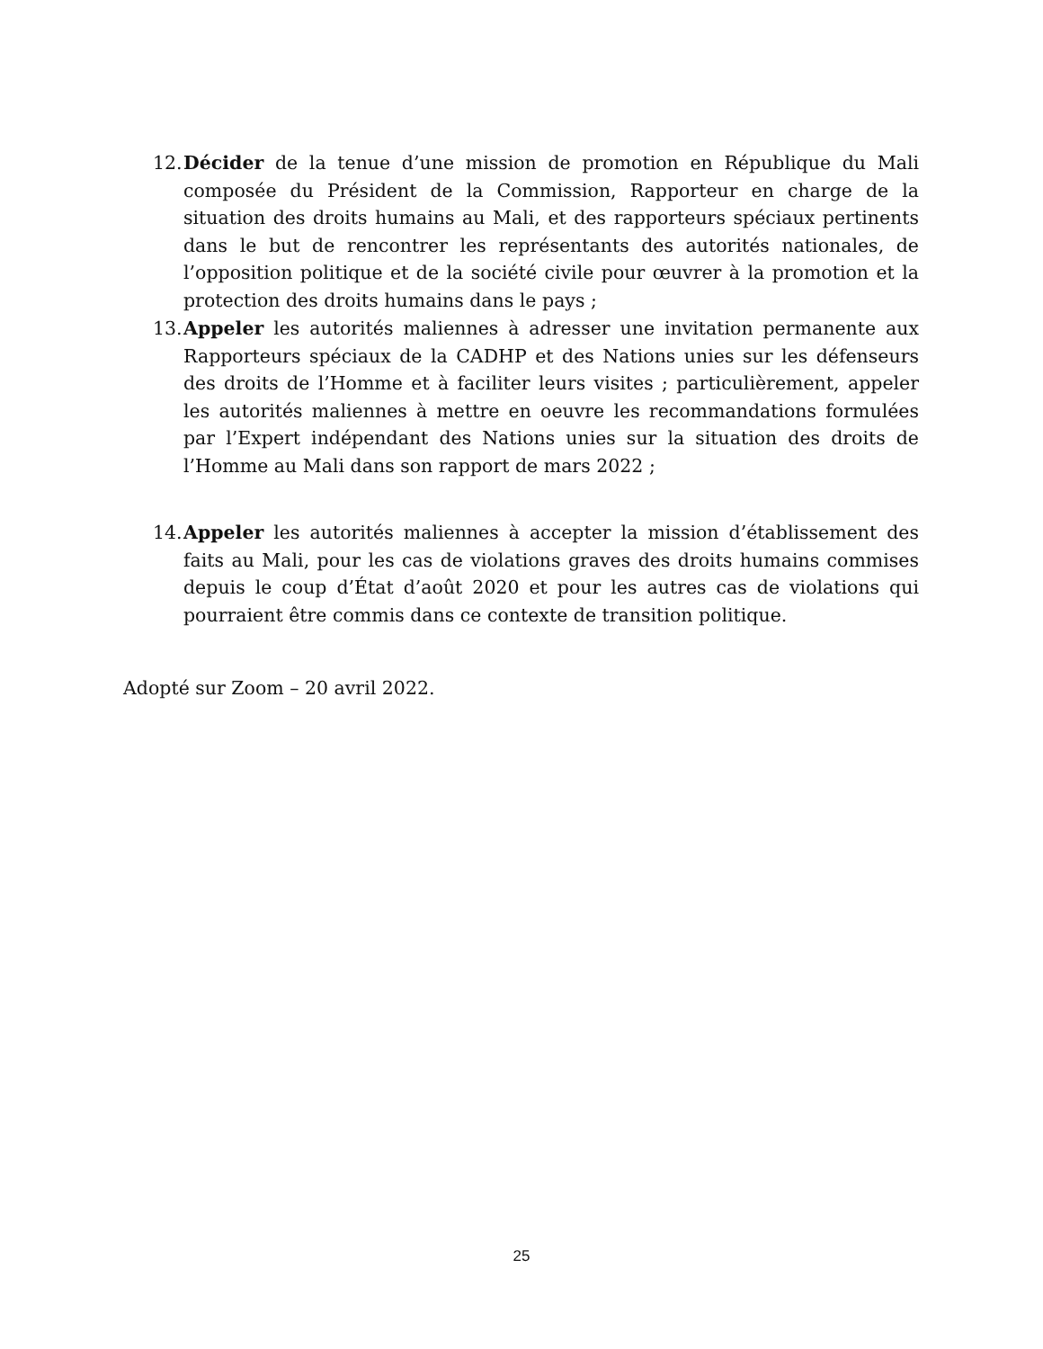12. Décider de la tenue d’une mission de promotion en République du Mali composée du Président de la Commission, Rapporteur en charge de la situation des droits humains au Mali, et des rapporteurs spéciaux pertinents dans le but de rencontrer les représentants des autorités nationales, de l’opposition politique et de la société civile pour œuvrer à la promotion et la protection des droits humains dans le pays ;
13. Appeler les autorités maliennes à adresser une invitation permanente aux Rapporteurs spéciaux de la CADHP et des Nations unies sur les défenseurs des droits de l’Homme et à faciliter leurs visites ; particulièrement, appeler les autorités maliennes à mettre en oeuvre les recommandations formulées par l’Expert indépendant des Nations unies sur la situation des droits de l’Homme au Mali dans son rapport de mars 2022 ;
14. Appeler les autorités maliennes à accepter la mission d’établissement des faits au Mali, pour les cas de violations graves des droits humains commises depuis le coup d’État d’août 2020 et pour les autres cas de violations qui pourraient être commis dans ce contexte de transition politique.
Adopté sur Zoom – 20 avril 2022.
25